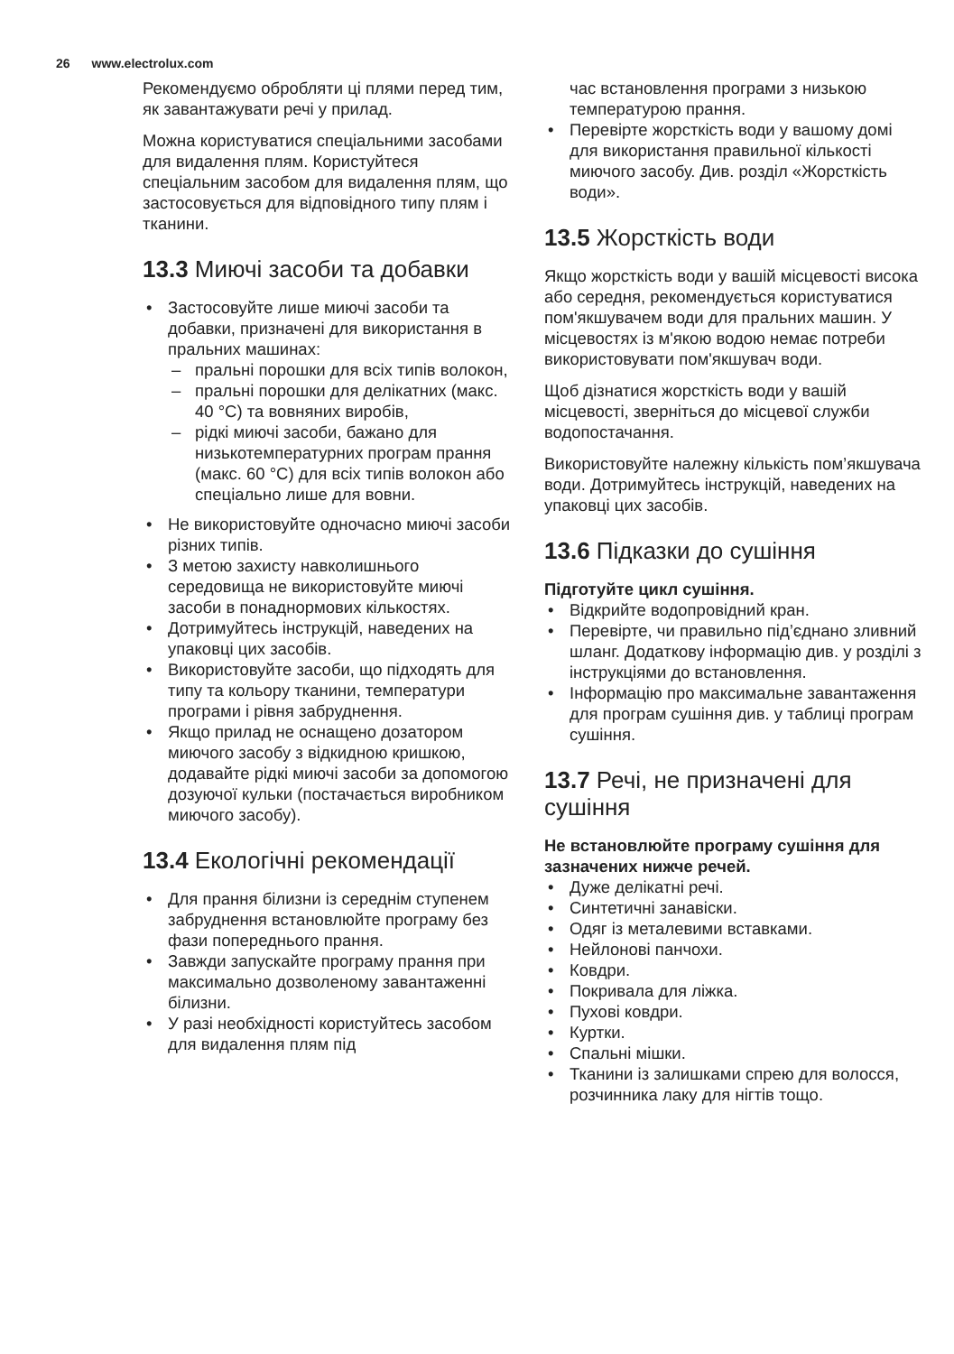26 www.electrolux.com
Рекомендуємо обробляти ці плями перед тим, як завантажувати речі у прилад.
Можна користуватися спеціальними засобами для видалення плям. Користуйтеся спеціальним засобом для видалення плям, що застосовується для відповідного типу плям і тканини.
13.3 Миючі засоби та добавки
• Застосовуйте лише миючі засоби та добавки, призначені для використання в пральних машинах:
– пральні порошки для всіх типів волокон,
– пральні порошки для делікатних (макс. 40 °C) та вовняних виробів,
– рідкі миючі засоби, бажано для низькотемпературних програм прання (макс. 60 °C) для всіх типів волокон або спеціально лише для вовни.
• Не використовуйте одночасно миючі засоби різних типів.
• З метою захисту навколишнього середовища не використовуйте миючі засоби в понаднормових кількостях.
• Дотримуйтесь інструкцій, наведених на упаковці цих засобів.
• Використовуйте засоби, що підходять для типу та кольору тканини, температури програми і рівня забруднення.
• Якщо прилад не оснащено дозатором миючого засобу з відкидною кришкою, додавайте рідкі миючі засоби за допомогою дозуючої кульки (постачається виробником миючого засобу).
13.4 Екологічні рекомендації
• Для прання білизни із середнім ступенем забруднення встановлюйте програму без фази попереднього прання.
• Завжди запускайте програму прання при максимально дозволеному завантаженні білизни.
• У разі необхідності користуйтесь засобом для видалення плям під
час встановлення програми з низькою температурою прання.
• Перевірте жорсткість води у вашому домі для використання правильної кількості миючого засобу. Див. розділ «Жорсткість води».
13.5 Жорсткість води
Якщо жорсткість води у вашій місцевості висока або середня, рекомендується користуватися пом'якшувачем води для пральних машин. У місцевостях із м'якою водою немає потреби використовувати пом'якшувач води.
Щоб дізнатися жорсткість води у вашій місцевості, зверніться до місцевої служби водопостачання.
Використовуйте належну кількість пом’якшувача води. Дотримуйтесь інструкцій, наведених на упаковці цих засобів.
13.6 Підказки до сушіння
Підготуйте цикл сушіння.
• Відкрийте водопровідний кран.
• Перевірте, чи правильно під’єднано зливний шланг. Додаткову інформацію див. у розділі з інструкціями до встановлення.
• Інформацію про максимальне завантаження для програм сушіння див. у таблиці програм сушіння.
13.7 Речі, не призначені для сушіння
Не встановлюйте програму сушіння для зазначених нижче речей.
• Дуже делікатні речі.
• Синтетичні занавіски.
• Одяг із металевими вставками.
• Нейлонові панчохи.
• Ковдри.
• Покривала для ліжка.
• Пухові ковдри.
• Куртки.
• Спальні мішки.
• Тканини із залишками спрею для волосся, розчинника лаку для нігтів тощо.